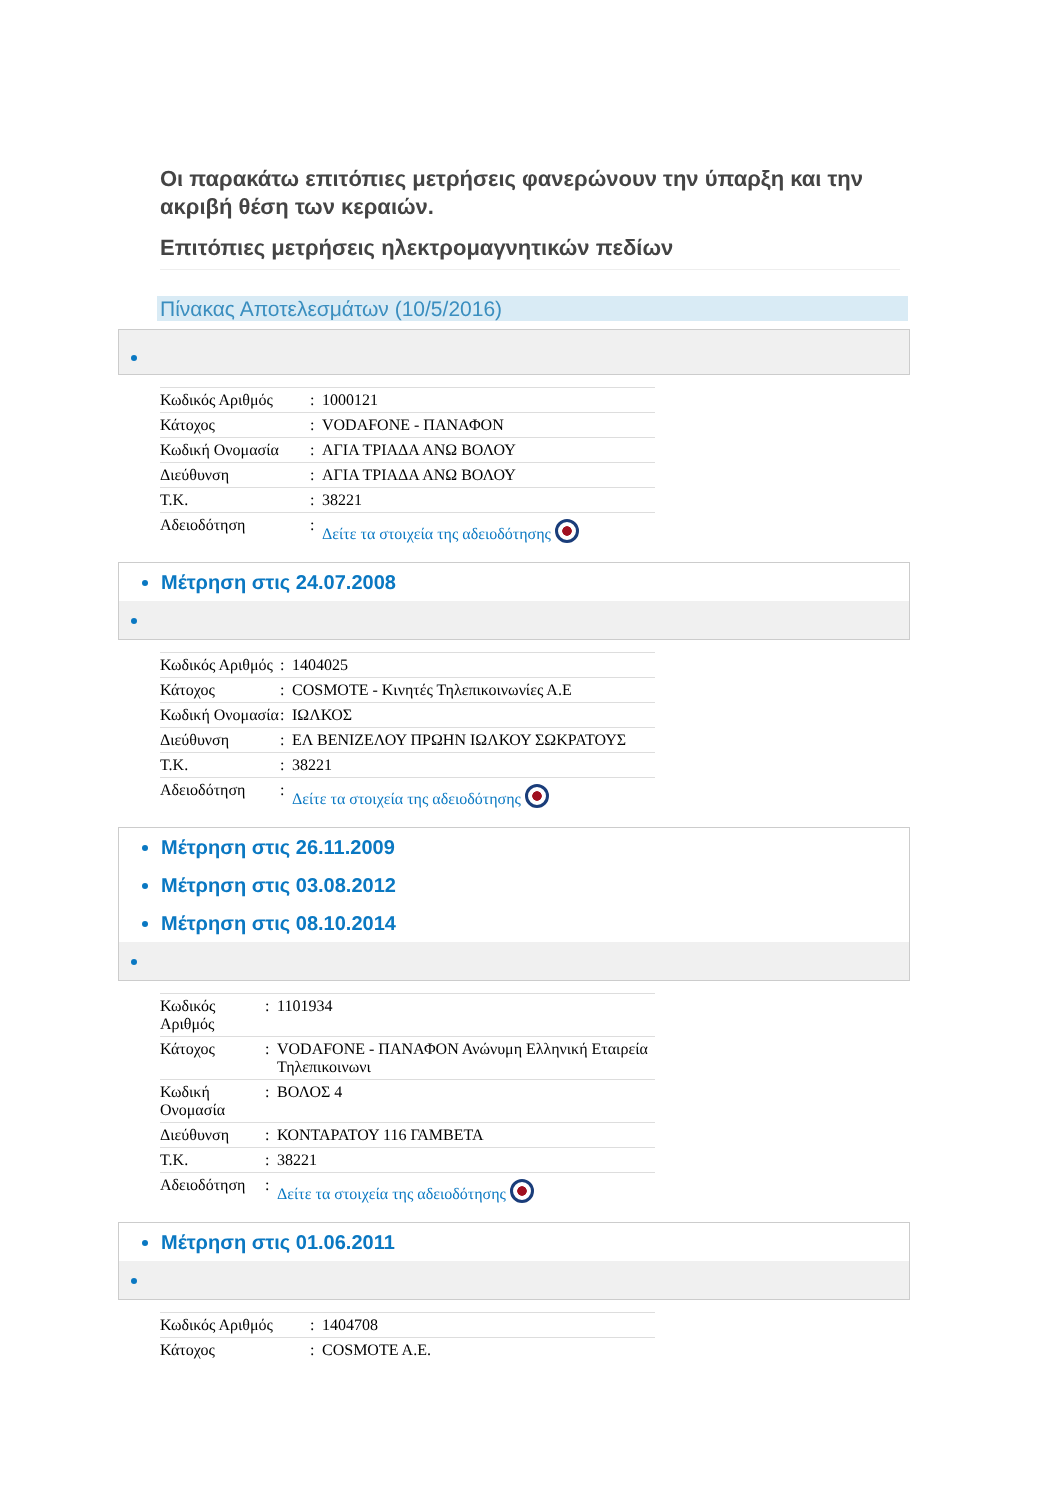Οι παρακάτω επιτόπιες μετρήσεις φανερώνουν την ύπαρξη και την ακριβή θέση των κεραιών.
Επιτόπιες μετρήσεις ηλεκτρομαγνητικών πεδίων
Πίνακας Αποτελεσμάτων (10/5/2016)
| Κωδικός Αριθμός | : | 1000121 |
| Κάτοχος | : | VODAFONE - ΠΑΝΑΦΟΝ |
| Κωδική Ονομασία | : | ΑΓΙΑ ΤΡΙΑΔΑ ΑΝΩ ΒΟΛΟΥ |
| Διεύθυνση | : | ΑΓΙΑ ΤΡΙΑΔΑ ΑΝΩ ΒΟΛΟΥ |
| Τ.Κ. | : | 38221 |
| Αδειοδότηση | : | Δείτε τα στοιχεία της αδειοδότησης |
Μέτρηση στις 24.07.2008
| Κωδικός Αριθμός | : | 1404025 |
| Κάτοχος | : | COSMOTE - Κινητές Τηλεπικοινωνίες Α.Ε |
| Κωδική Ονομασία | : | ΙΩΛΚΟΣ |
| Διεύθυνση | : | ΕΛ ΒΕΝΙΖΕΛΟΥ ΠΡΩΗΝ ΙΩΛΚΟΥ ΣΩΚΡΑΤΟΥΣ |
| Τ.Κ. | : | 38221 |
| Αδειοδότηση | : | Δείτε τα στοιχεία της αδειοδότησης |
Μέτρηση στις 26.11.2009
Μέτρηση στις 03.08.2012
Μέτρηση στις 08.10.2014
| Κωδικός Αριθμός | : | 1101934 |
| Κάτοχος | : | VODAFONE - ΠΑΝΑΦΟΝ Ανώνυμη Ελληνική Εταιρεία Τηλεπικοινωνι |
| Κωδική Ονομασία | : | ΒΟΛΟΣ 4 |
| Διεύθυνση | : | ΚΟΝΤΑΡΑΤΟΥ 116 ΓΑΜΒΕΤΑ |
| Τ.Κ. | : | 38221 |
| Αδειοδότηση | : | Δείτε τα στοιχεία της αδειοδότησης |
Μέτρηση στις 01.06.2011
| Κωδικός Αριθμός | : | 1404708 |
| Κάτοχος | : | COSMOTE A.E. |